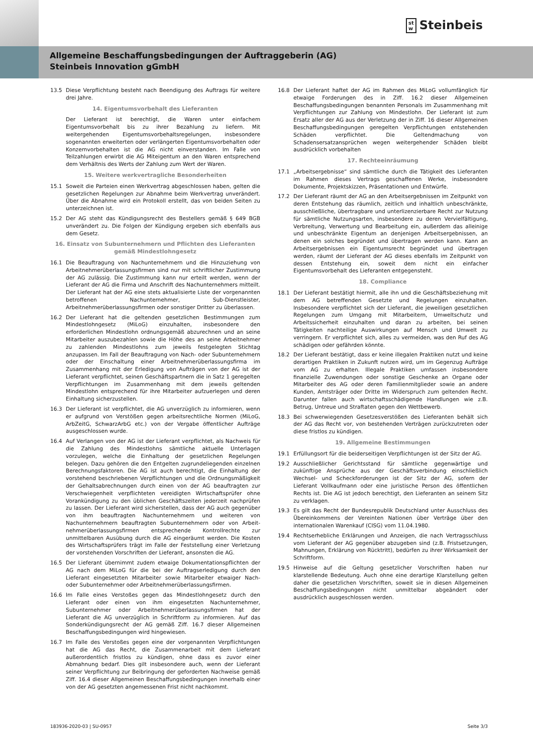st
w Steinbeis
Allgemeine Beschaffungsbedingungen der Auftraggeberin (AG)
Steinbeis Innovation gGmbH
13.5 Diese Verpflichtung besteht nach Beendigung des Auftrags für weitere drei Jahre.
14. Eigentumsvorbehalt des Lieferanten
Der Lieferant ist berechtigt, die Waren unter einfachem Eigentumsvorbehalt bis zu ihrer Bezahlung zu liefern. Mit weitergehenden Eigentumsvorbehaltsregelungen, insbesondere sogenannten erweiterten oder verlängerten Eigentumsvorbehalten oder Konzernvorbehalten ist die AG nicht einverstanden. Im Falle von Teilzahlungen erwirbt die AG Miteigentum an den Waren entsprechend dem Verhältnis des Werts der Zahlung zum Wert der Waren.
15. Weitere werkvertragliche Besonderheiten
15.1 Soweit die Parteien einen Werkvertrag abgeschlossen haben, gelten die gesetzlichen Regelungen zur Abnahme beim Werkvertrag unverändert. Über die Abnahme wird ein Protokoll erstellt, das von beiden Seiten zu unterzeichnen ist.
15.2 Der AG steht das Kündigungsrecht des Bestellers gemäß § 649 BGB unverändert zu. Die Folgen der Kündigung ergeben sich ebenfalls aus dem Gesetz.
16. Einsatz von Subunternehmern und Pflichten des Lieferanten gemäß Mindestlohngesetz
16.1 Die Beauftragung von Nachunternehmern und die Hinzuziehung von Arbeitnehmerüberlassungsfirmen sind nur mit schriftlicher Zustimmung der AG zulässig. Die Zustimmung kann nur erteilt werden, wenn der Lieferant der AG die Firma und Anschrift des Nachunternehmers mitteilt. Der Lieferant hat der AG eine stets aktualisierte Liste der vorgenannten betroffenen Nachunternehmer, Sub-Dienstleister, Arbeitnehmerüberlassungsfirmen oder sonstiger Dritter zu überlassen.
16.2 Der Lieferant hat die geltenden gesetzlichen Bestimmungen zum Mindestlohngesetz (MiLoG) einzuhalten, insbesondere den erforderlichen Mindestlohn ordnungsgemäß abzurechnen und an seine Mitarbeiter auszubezahlen sowie die Höhe des an seine Arbeitnehmer zu zahlenden Mindestlohns zum jeweils festgelegten Stichtag anzupassen. Im Fall der Beauftragung von Nach- oder Subunternehmern oder der Einschaltung einer Arbeitnehmerüberlassungsfirma im Zusammenhang mit der Erledigung von Aufträgen von der AG ist der Lieferant verpflichtet, seinen Geschäftspartnern die in Satz 1 geregelten Verpflichtungen im Zusammenhang mit dem jeweils geltenden Mindestlohn entsprechend für ihre Mitarbeiter aufzuerlegen und deren Einhaltung sicherzustellen.
16.3 Der Lieferant ist verpflichtet, die AG unverzüglich zu informieren, wenn er aufgrund von Verstößen gegen arbeitsrechtliche Normen (MiLoG, ArbZeitG, SchwarzArbG etc.) von der Vergabe öffentlicher Aufträge ausgeschlossen wurde.
16.4 Auf Verlangen von der AG ist der Lieferant verpflichtet, als Nachweis für die Zahlung des Mindestlohns sämtliche aktuelle Unterlagen vorzulegen, welche die Einhaltung der gesetzlichen Regelungen belegen. Dazu gehören die den Entgelten zugrundeliegenden einzelnen Berechnungsfaktoren. Die AG ist auch berechtigt, die Einhaltung der vorstehend beschriebenen Verpflichtungen und die Ordnungsmäßigkeit der Gehaltsabrechnungen durch einen von der AG beauftragten zur Verschwiegenheit verpflichteten vereidigten Wirtschaftsprüfer ohne Vorankündigung zu den üblichen Geschäftszeiten jederzeit nachprüfen zu lassen. Der Lieferant wird sicherstellen, dass der AG auch gegenüber von ihm beauftragten Nachunternehmern und weiteren von Nachunternehmern beauftragten Subunternehmern oder von Arbeit-nehmerüberlassungsfirmen entsprechende Kontrollrechte zur unmittelbaren Ausübung durch die AG eingeräumt werden. Die Kosten des Wirtschaftsprüfers trägt im Falle der Feststellung einer Verletzung der vorstehenden Vorschriften der Lieferant, ansonsten die AG.
16.5 Der Lieferant übernimmt zudem etwaige Dokumentationspflichten der AG nach dem MiLoG für die bei der Auftragserledigung durch den Lieferant eingesetzten Mitarbeiter sowie Mitarbeiter etwaiger Nach- oder Subunternehmer oder Arbeitnehmerüberlassungsfirmen.
16.6 Im Falle eines Verstoßes gegen das Mindestlohngesetz durch den Lieferant oder einen von ihm eingesetzten Nachunternehmer, Subunternehmer oder Arbeitnehmerüberlassungsfirmen hat der Lieferant die AG unverzüglich in Schriftform zu informieren. Auf das Sonderkündigungsrecht der AG gemäß Ziff. 16.7 dieser Allgemeinen Beschaffungsbedingungen wird hingewiesen.
16.7 Im Falle des Verstoßes gegen eine der vorgenannten Verpflichtungen hat die AG das Recht, die Zusammenarbeit mit dem Lieferant außerordentlich fristlos zu kündigen, ohne dass es zuvor einer Abmahnung bedarf. Dies gilt insbesondere auch, wenn der Lieferant seiner Verpflichtung zur Beibringung der geforderten Nachweise gemäß Ziff. 16.4 dieser Allgemeinen Beschaffungsbedingungen innerhalb einer von der AG gesetzten angemessenen Frist nicht nachkommt.
16.8 Der Lieferant haftet der AG im Rahmen des MiLoG vollumfänglich für etwaige Forderungen des in Ziff. 16.2 dieser Allgemeinen Beschaffungsbedingungen benannten Personals im Zusammenhang mit Verpflichtungen zur Zahlung von Mindestlohn. Der Lieferant ist zum Ersatz aller der AG aus der Verletzung der in Ziff. 16 dieser Allgemeinen Beschaffungsbedingungen geregelten Verpflichtungen entstehenden Schäden verpflichtet. Die Geltendmachung von Schadensersatzansprüchen wegen weitergehender Schäden bleibt ausdrücklich vorbehalten
17. Rechteeinräumung
17.1 „Arbeitsergebnisse“ sind sämtliche durch die Tätigkeit des Lieferanten im Rahmen dieses Vertrags geschaffenen Werke, insbesondere Dokumente, Projektskizzen, Präsentationen und Entwürfe.
17.2 Der Lieferant räumt der AG an den Arbeitsergebnissen im Zeitpunkt von deren Entstehung das räumlich, zeitlich und inhaltlich unbeschränkte, ausschließliche, übertragbare und unterlizenzierbare Recht zur Nutzung für sämtliche Nutzungsarten, insbesondere zu deren Vervielfältigung, Verbreitung, Verwertung und Bearbeitung ein, außerdem das alleinige und unbeschränkte Eigentum an denjenigen Arbeitsergebnissen, an denen ein solches begründet und übertragen werden kann. Kann an Arbeitsergebnissen ein Eigentumsrecht begründet und übertragen werden, räumt der Lieferant der AG dieses ebenfalls im Zeitpunkt von dessen Entstehung ein, soweit dem nicht ein einfacher Eigentumsvorbehalt des Lieferanten entgegensteht.
18. Compliance
18.1 Der Lieferant bestätigt hiermit, alle ihn und die Geschäftsbeziehung mit dem AG betreffenden Gesetzte und Regelungen einzuhalten. Insbesondere verpflichtet sich der Lieferant, die jeweiligen gesetzlichen Regelungen zum Umgang mit Mitarbeitern, Umweltschutz und Arbeitssicherheit einzuhalten und daran zu arbeiten, bei seinen Tätigkeiten nachteilige Auswirkungen auf Mensch und Umwelt zu verringern. Er verpflichtet sich, alles zu vermeiden, was den Ruf des AG schädigen oder gefährden könnte.
18.2 Der Lieferant bestätigt, dass er keine illegalen Praktiken nutzt und keine derartigen Praktiken in Zukunft nutzen wird, um im Gegenzug Aufträge vom AG zu erhalten. Illegale Praktiken umfassen insbesondere finanzielle Zuwendungen oder sonstige Geschenke an Organe oder Mitarbeiter des AG oder deren Familienmitglieder sowie an andere Kunden, Amtsträger oder Dritte im Widerspruch zum geltenden Recht. Darunter fallen auch wirtschaftsschädigende Handlungen wie z.B. Betrug, Untreue und Straftaten gegen den Wettbewerb.
18.3 Bei schwerwiegenden Gesetzesverstößen des Lieferanten behält sich der AG das Recht vor, von bestehenden Verträgen zurückzutreten oder diese fristlos zu kündigen.
19. Allgemeine Bestimmungen
19.1 Erfüllungsort für die beiderseitigen Verpflichtungen ist der Sitz der AG.
19.2 Ausschließlicher Gerichtsstand für sämtliche gegenwärtige und zukünftige Ansprüche aus der Geschäftsverbindung einschließlich Wechsel- und Scheckforderungen ist der Sitz der AG, sofern der Lieferant Vollkaufmann oder eine juristische Person des öffentlichen Rechts ist. Die AG ist jedoch berechtigt, den Lieferanten an seinem Sitz zu verklagen.
19.3 Es gilt das Recht der Bundesrepublik Deutschland unter Ausschluss des Übereinkommens der Vereinten Nationen über Verträge über den internationalen Warenkauf (CISG) vom 11.04.1980.
19.4 Rechtserhebliche Erklärungen und Anzeigen, die nach Vertragsschluss vom Lieferant der AG gegenüber abzugeben sind (z.B. Fristsetzungen, Mahnungen, Erklärung von Rücktritt), bedürfen zu ihrer Wirksamkeit der Schriftform.
19.5 Hinweise auf die Geltung gesetzlicher Vorschriften haben nur klarstellende Bedeutung. Auch ohne eine derartige Klarstellung gelten daher die gesetzlichen Vorschriften, soweit sie in diesen Allgemeinen Beschaffungsbedingungen nicht unmittelbar abgeändert oder ausdrücklich ausgeschlossen werden.
183936-2020-03 | SU-0957 Seite 3/3